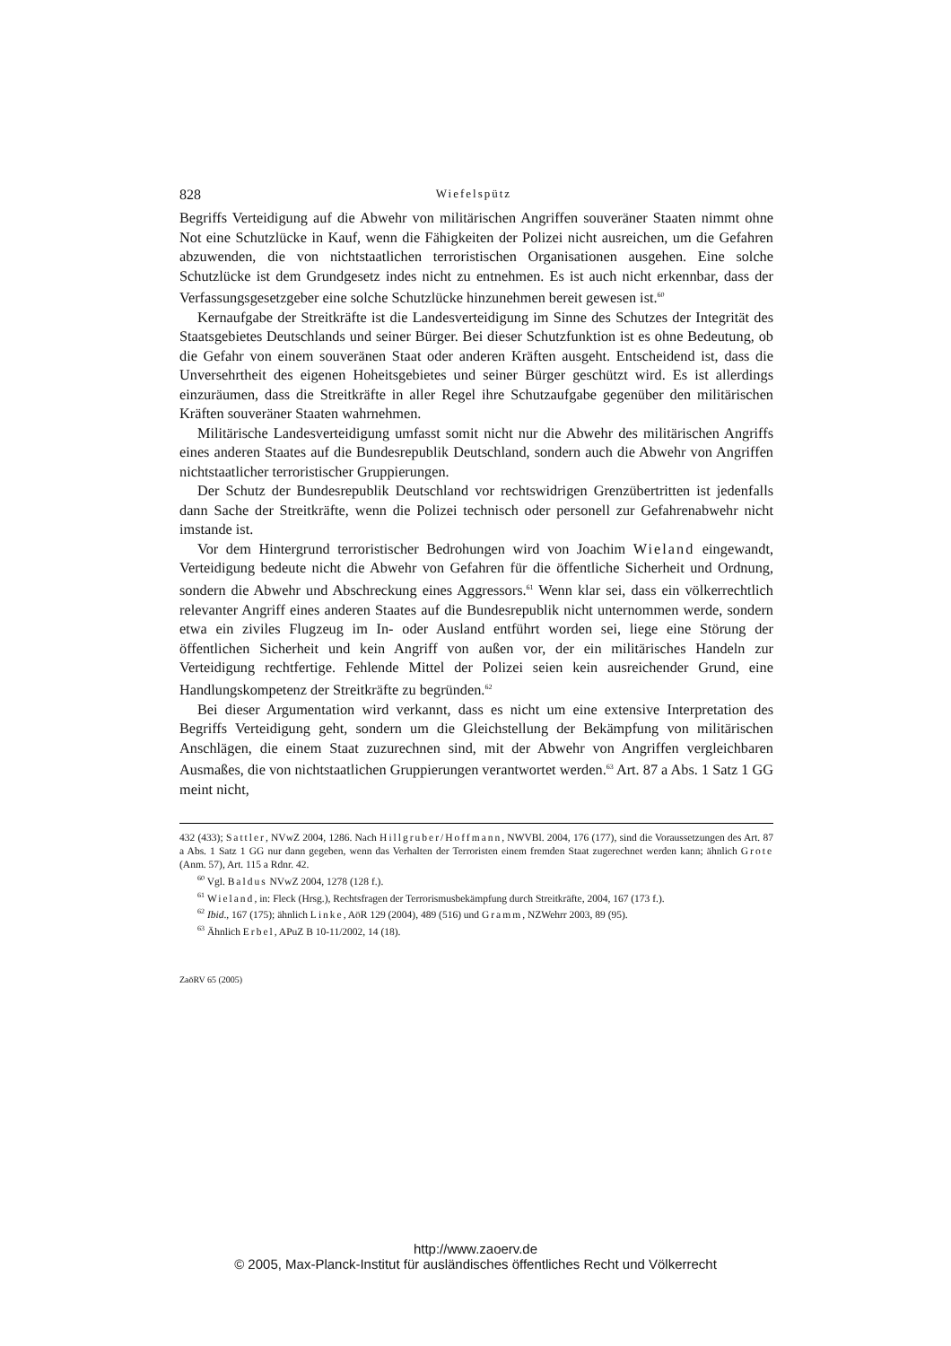828 Wiefelspütz
Begriffs Verteidigung auf die Abwehr von militärischen Angriffen souveräner Staaten nimmt ohne Not eine Schutzlücke in Kauf, wenn die Fähigkeiten der Polizei nicht ausreichen, um die Gefahren abzuwenden, die von nichtstaatlichen terroristischen Organisationen ausgehen. Eine solche Schutzlücke ist dem Grundgesetz indes nicht zu entnehmen. Es ist auch nicht erkennbar, dass der Verfassungsgesetzgeber eine solche Schutzlücke hinzunehmen bereit gewesen ist.<sup>60</sup>
Kernaufgabe der Streitkräfte ist die Landesverteidigung im Sinne des Schutzes der Integrität des Staatsgebietes Deutschlands und seiner Bürger. Bei dieser Schutzfunktion ist es ohne Bedeutung, ob die Gefahr von einem souveränen Staat oder anderen Kräften ausgeht. Entscheidend ist, dass die Unversehrtheit des eigenen Hoheitsgebietes und seiner Bürger geschützt wird. Es ist allerdings einzuräumen, dass die Streitkräfte in aller Regel ihre Schutzaufgabe gegenüber den militärischen Kräften souveräner Staaten wahrnehmen.
Militärische Landesverteidigung umfasst somit nicht nur die Abwehr des militärischen Angriffs eines anderen Staates auf die Bundesrepublik Deutschland, sondern auch die Abwehr von Angriffen nichtstaatlicher terroristischer Gruppierungen.
Der Schutz der Bundesrepublik Deutschland vor rechtswidrigen Grenzübertritten ist jedenfalls dann Sache der Streitkräfte, wenn die Polizei technisch oder personell zur Gefahrenabwehr nicht imstande ist.
Vor dem Hintergrund terroristischer Bedrohungen wird von Joachim Wieland eingewandt, Verteidigung bedeute nicht die Abwehr von Gefahren für die öffentliche Sicherheit und Ordnung, sondern die Abwehr und Abschreckung eines Aggressors.<sup>61</sup> Wenn klar sei, dass ein völkerrechtlich relevanter Angriff eines anderen Staates auf die Bundesrepublik nicht unternommen werde, sondern etwa ein ziviles Flugzeug im In- oder Ausland entführt worden sei, liege eine Störung der öffentlichen Sicherheit und kein Angriff von außen vor, der ein militärisches Handeln zur Verteidigung rechtfertige. Fehlende Mittel der Polizei seien kein ausreichender Grund, eine Handlungskompetenz der Streitkräfte zu begründen.<sup>62</sup>
Bei dieser Argumentation wird verkannt, dass es nicht um eine extensive Interpretation des Begriffs Verteidigung geht, sondern um die Gleichstellung der Bekämpfung von militärischen Anschlägen, die einem Staat zuzurechnen sind, mit der Abwehr von Angriffen vergleichbaren Ausmaßes, die von nichtstaatlichen Gruppierungen verantwortet werden.<sup>63</sup> Art. 87 a Abs. 1 Satz 1 GG meint nicht,
432 (433); Sattler, NVwZ 2004, 1286. Nach Hillgruber/Hoffmann, NWVBl. 2004, 176 (177), sind die Voraussetzungen des Art. 87 a Abs. 1 Satz 1 GG nur dann gegeben, wenn das Verhalten der Terroristen einem fremden Staat zugerechnet werden kann; ähnlich Grote (Anm. 57), Art. 115 a Rdnr. 42.
<sup>60</sup> Vgl. Baldus NVwZ 2004, 1278 (128 f.).
<sup>61</sup> Wieland, in: Fleck (Hrsg.), Rechtsfragen der Terrorismusbekämpfung durch Streitkräfte, 2004, 167 (173 f.).
<sup>62</sup> Ibid., 167 (175); ähnlich Linke, AöR 129 (2004), 489 (516) und Gramm, NZWehrr 2003, 89 (95).
<sup>63</sup> Ähnlich Erbel, APuZ B 10-11/2002, 14 (18).
ZaöRV 65 (2005)
http://www.zaoerv.de
© 2005, Max-Planck-Institut für ausländisches öffentliches Recht und Völkerrecht